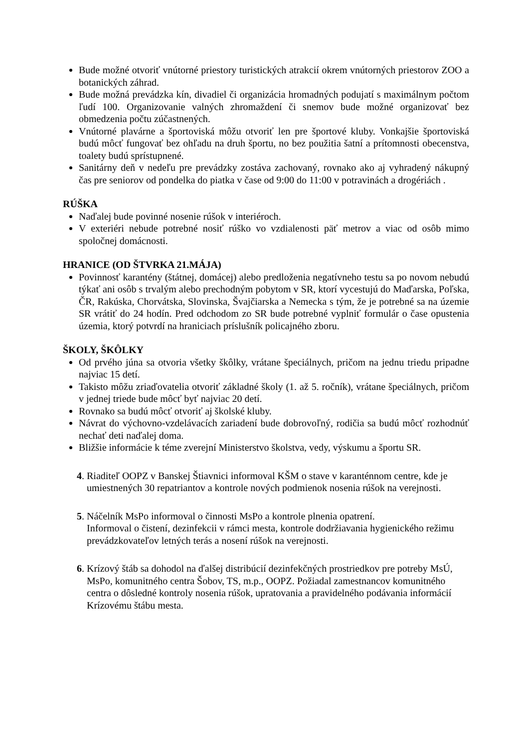Bude možné otvoriť vnútorné priestory turistických atrakcií okrem vnútorných priestorov ZOO a botanických záhrad.
Bude možná prevádzka kín, divadiel či organizácia hromadných podujatí s maximálnym počtom ľudí 100. Organizovanie valných zhromaždení či snemov bude možné organizovať bez obmedzenia počtu zúčastnených.
Vnútorné plavárne a športoviská môžu otvoriť len pre športové kluby. Vonkajšie športoviská budú môcť fungovať bez ohľadu na druh športu, no bez použitia šatní a prítomnosti obecenstva, toalety budú sprístupnené.
Sanitárny deň v nedeľu pre prevádzky zostáva zachovaný, rovnako ako aj vyhradený nákupný čas pre seniorov od pondelka do piatka v čase od 9:00 do 11:00 v potravinách a drogériách .
RÚŠKA
Naďalej bude povinné nosenie rúšok v interiéroch.
V exteriéri nebude potrebné nosiť rúško vo vzdialenosti päť metrov a viac od osôb mimo spoločnej domácnosti.
HRANICE (OD ŠTVRKA 21.MÁJA)
Povinnosť karantény (štátnej, domácej) alebo predloženia negatívneho testu sa po novom nebudú týkať ani osôb s trvalým alebo prechodným pobytom v SR, ktorí vycestujú do Maďarska, Poľska, ČR, Rakúska, Chorvátska, Slovinska, Švajčiarska a Nemecka s tým, že je potrebné sa na územie SR vrátiť do 24 hodín. Pred odchodom zo SR bude potrebné vyplniť formulár o čase opustenia územia, ktorý potvrdí na hraniciach príslušník policajného zboru.
ŠKOLY, ŠKÔLKY
Od prvého júna sa otvoria všetky škôlky, vrátane špeciálnych, pričom na jednu triedu pripadne najviac 15 detí.
Takisto môžu zriaďovatelia otvoriť základné školy (1. až 5. ročník), vrátane špeciálnych, pričom v jednej triede bude môcť byť najviac 20 detí.
Rovnako sa budú môcť otvoriť aj školské kluby.
Návrat do výchovno-vzdelávacích zariadení bude dobrovoľný, rodičia sa budú môcť rozhodnúť nechať deti naďalej doma.
Bližšie informácie k téme zverejní Ministerstvo školstva, vedy, výskumu a športu SR.
4. Riaditeľ OOPZ v Banskej Štiavnici informoval KŠM o stave v karanténnom centre, kde je umiestnených 30 repatriantov a kontrole nových podmienok nosenia rúšok na verejnosti.
5. Náčelník MsPo informoval o činnosti MsPo a kontrole plnenia opatrení.
Informoval o čistení, dezinfekcii v rámci mesta, kontrole dodržiavania hygienického režimu prevádzkovateľov letných terás a nosení rúšok na verejnosti.
6. Krízový štáb sa dohodol na ďalšej distribúcií dezinfekčných prostriedkov pre potreby MsÚ, MsPo, komunitného centra Šobov, TS, m.p., OOPZ. Požiadal zamestnancov komunitného centra o dôsledné kontroly nosenia rúšok, upratovania a pravidelného podávania informácií Krízovému štábu mesta.